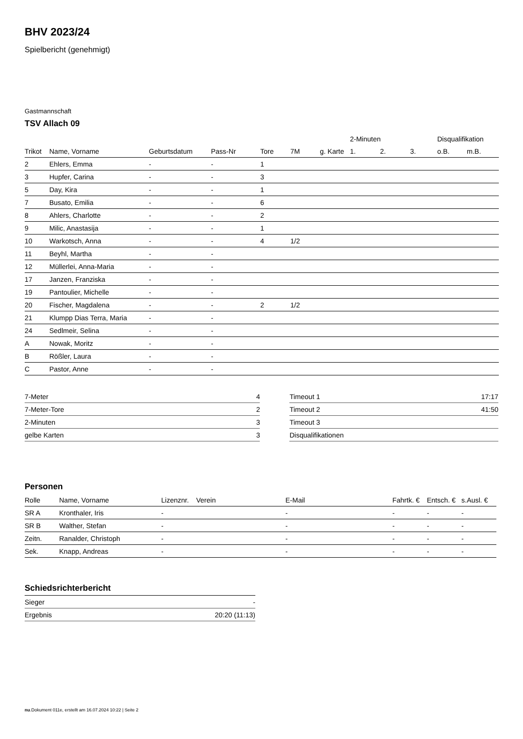BHV 2023/24
Spielbericht (genehmigt)
Gastmannschaft
TSV Allach 09
| | | | | | | | 2-Minuten | | | Disqualifikation | |
| --- | --- | --- | --- | --- | --- | --- | --- | --- | --- | --- | --- |
| Trikot | Name, Vorname | Geburtsdatum | Pass-Nr | Tore | 7M | g. Karte | 1. | 2. | 3. | o.B. | m.B. |
| 2 | Ehlers, Emma | - | - | 1 | | | | | | | |
| 3 | Hupfer, Carina | - | - | 3 | | | | | | | |
| 5 | Day, Kira | - | - | 1 | | | | | | | |
| 7 | Busato, Emilia | - | - | 6 | | | | | | | |
| 8 | Ahlers, Charlotte | - | - | 2 | | | | | | | |
| 9 | Milic, Anastasija | - | - | 1 | | | | | | | |
| 10 | Warkotsch, Anna | - | - | 4 | 1/2 | | | | | | |
| 11 | Beyhl, Martha | - | - | | | | | | | | |
| 12 | Müllerlei, Anna-Maria | - | - | | | | | | | | |
| 17 | Janzen, Franziska | - | - | | | | | | | | |
| 19 | Pantoulier, Michelle | - | - | | | | | | | | |
| 20 | Fischer, Magdalena | - | - | 2 | 1/2 | | | | | | |
| 21 | Klumpp Dias Terra, Maria | - | - | | | | | | | | |
| 24 | Sedlmeir, Selina | - | - | | | | | | | | |
| A | Nowak, Moritz | - | - | | | | | | | | |
| B | Rößler, Laura | - | - | | | | | | | | |
| C | Pastor, Anne | - | - | | | | | | | | |
| 7-Meter | 4 |
| 7-Meter-Tore | 2 |
| 2-Minuten | 3 |
| gelbe Karten | 3 |
| Timeout 1 | 17:17 |
| Timeout 2 | 41:50 |
| Timeout 3 | |
| Disqualifikationen | |
Personen
| Rolle | Name, Vorname | Lizenznr. | Verein | E-Mail | Fahrtk. € | Entsch. € | s.Ausl. € |
| --- | --- | --- | --- | --- | --- | --- | --- |
| SR A | Kronthaler, Iris | - | | - | - | - | - |
| SR B | Walther, Stefan | - | | - | - | - | - |
| Zeitn. | Ranalder, Christoph | - | | - | - | - | - |
| Sek. | Knapp, Andreas | - | | - | - | - | - |
Schiedsrichterbericht
| Sieger | - |
| Ergebnis | 20:20 (11:13) |
nu.Dokument 011e, erstellt am 16.07.2024 10:22 | Seite 2